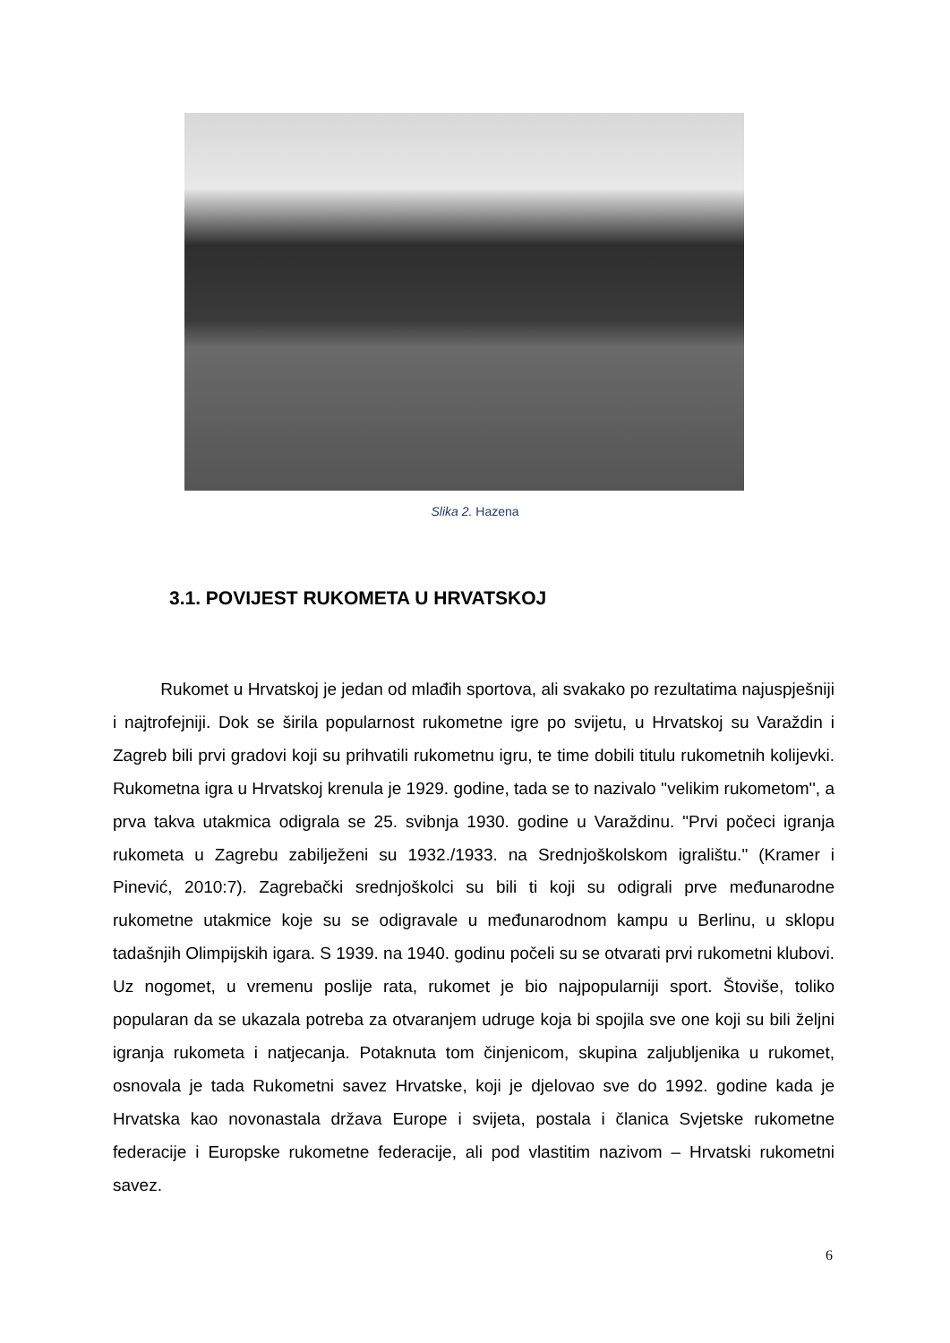Slika 2. Hazena
3.1. POVIJEST RUKOMETA U HRVATSKOJ
Rukomet u Hrvatskoj je jedan od mlađih sportova, ali svakako po rezultatima najuspješniji i najtrofejniji. Dok se širila popularnost rukometne igre po svijetu, u Hrvatskoj su Varaždin i Zagreb bili prvi gradovi koji su prihvatili rukometnu igru, te time dobili titulu rukometnih kolijevki. Rukometna igra u Hrvatskoj krenula je 1929. godine, tada se to nazivalo ''velikim rukometom'', a prva takva utakmica odigrala se 25. svibnja 1930. godine u Varaždinu. "Prvi počeci igranja rukometa u Zagrebu zabilježeni su 1932./1933. na Srednjoškolskom igralištu." (Kramer i Pinević, 2010:7). Zagrebački srednjoškolci su bili ti koji su odigrali prve međunarodne rukometne utakmice koje su se odigravale u međunarodnom kampu u Berlinu, u sklopu tadašnjih Olimpijskih igara. S 1939. na 1940. godinu počeli su se otvarati prvi rukometni klubovi. Uz nogomet, u vremenu poslije rata, rukomet je bio najpopularniji sport. Štoviše, toliko popularan da se ukazala potreba za otvaranjem udruge koja bi spojila sve one koji su bili željni igranja rukometa i natjecanja. Potaknuta tom činjenicom, skupina zaljubljenika u rukomet, osnovala je tada Rukometni savez Hrvatske, koji je djelovao sve do 1992. godine kada je Hrvatska kao novonastala država Europe i svijeta, postala i članica Svjetske rukometne federacije i Europske rukometne federacije, ali pod vlastitim nazivom – Hrvatski rukometni savez.
6